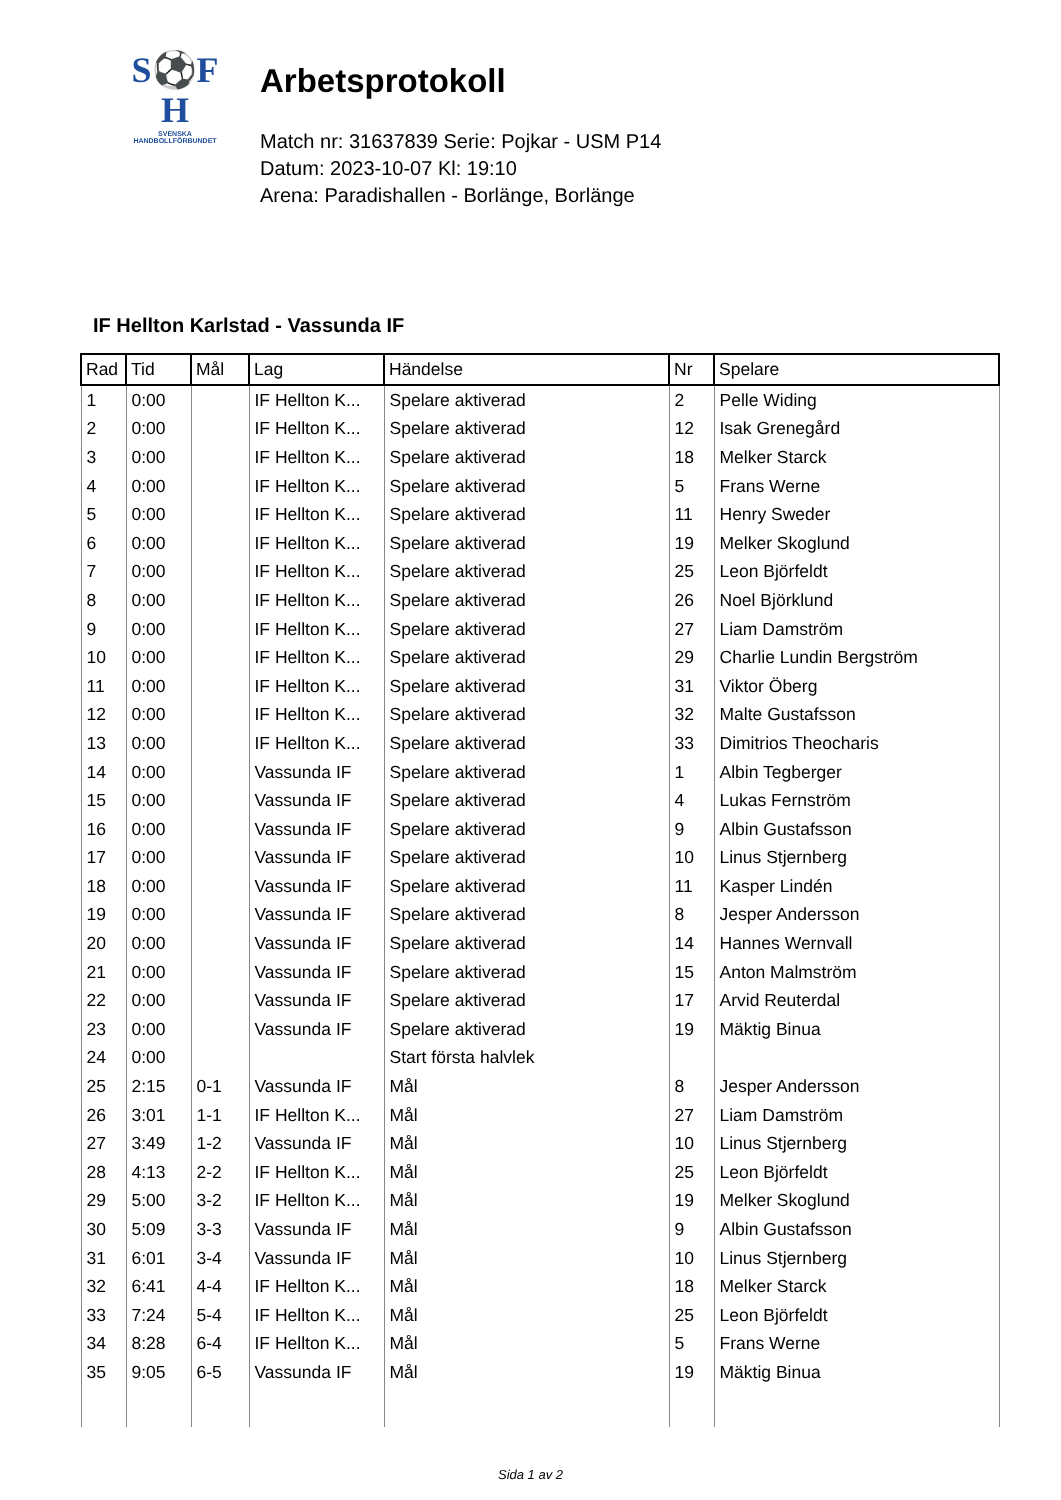S⚽F
H
SVENSKA
HANDBOLLFÖRBUNDET
Arbetsprotokoll
Match nr: 31637839 Serie: Pojkar - USM P14
Datum: 2023-10-07 Kl: 19:10
Arena: Paradishallen - Borlänge, Borlänge
IF Hellton Karlstad - Vassunda IF
| Rad | Tid | Mål | Lag | Händelse | Nr | Spelare |
| --- | --- | --- | --- | --- | --- | --- |
| 1 | 0:00 | | IF Hellton K... | Spelare aktiverad | 2 | Pelle Widing |
| 2 | 0:00 | | IF Hellton K... | Spelare aktiverad | 12 | Isak Grenegård |
| 3 | 0:00 | | IF Hellton K... | Spelare aktiverad | 18 | Melker Starck |
| 4 | 0:00 | | IF Hellton K... | Spelare aktiverad | 5 | Frans Werne |
| 5 | 0:00 | | IF Hellton K... | Spelare aktiverad | 11 | Henry Sweder |
| 6 | 0:00 | | IF Hellton K... | Spelare aktiverad | 19 | Melker Skoglund |
| 7 | 0:00 | | IF Hellton K... | Spelare aktiverad | 25 | Leon Björfeldt |
| 8 | 0:00 | | IF Hellton K... | Spelare aktiverad | 26 | Noel Björklund |
| 9 | 0:00 | | IF Hellton K... | Spelare aktiverad | 27 | Liam Damström |
| 10 | 0:00 | | IF Hellton K... | Spelare aktiverad | 29 | Charlie Lundin Bergström |
| 11 | 0:00 | | IF Hellton K... | Spelare aktiverad | 31 | Viktor Öberg |
| 12 | 0:00 | | IF Hellton K... | Spelare aktiverad | 32 | Malte Gustafsson |
| 13 | 0:00 | | IF Hellton K... | Spelare aktiverad | 33 | Dimitrios Theocharis |
| 14 | 0:00 | | Vassunda IF | Spelare aktiverad | 1 | Albin Tegberger |
| 15 | 0:00 | | Vassunda IF | Spelare aktiverad | 4 | Lukas Fernström |
| 16 | 0:00 | | Vassunda IF | Spelare aktiverad | 9 | Albin Gustafsson |
| 17 | 0:00 | | Vassunda IF | Spelare aktiverad | 10 | Linus Stjernberg |
| 18 | 0:00 | | Vassunda IF | Spelare aktiverad | 11 | Kasper Lindén |
| 19 | 0:00 | | Vassunda IF | Spelare aktiverad | 8 | Jesper Andersson |
| 20 | 0:00 | | Vassunda IF | Spelare aktiverad | 14 | Hannes Wernvall |
| 21 | 0:00 | | Vassunda IF | Spelare aktiverad | 15 | Anton Malmström |
| 22 | 0:00 | | Vassunda IF | Spelare aktiverad | 17 | Arvid Reuterdal |
| 23 | 0:00 | | Vassunda IF | Spelare aktiverad | 19 | Mäktig Binua |
| 24 | 0:00 | | | Start första halvlek | | |
| 25 | 2:15 | 0-1 | Vassunda IF | Mål | 8 | Jesper Andersson |
| 26 | 3:01 | 1-1 | IF Hellton K... | Mål | 27 | Liam Damström |
| 27 | 3:49 | 1-2 | Vassunda IF | Mål | 10 | Linus Stjernberg |
| 28 | 4:13 | 2-2 | IF Hellton K... | Mål | 25 | Leon Björfeldt |
| 29 | 5:00 | 3-2 | IF Hellton K... | Mål | 19 | Melker Skoglund |
| 30 | 5:09 | 3-3 | Vassunda IF | Mål | 9 | Albin Gustafsson |
| 31 | 6:01 | 3-4 | Vassunda IF | Mål | 10 | Linus Stjernberg |
| 32 | 6:41 | 4-4 | IF Hellton K... | Mål | 18 | Melker Starck |
| 33 | 7:24 | 5-4 | IF Hellton K... | Mål | 25 | Leon Björfeldt |
| 34 | 8:28 | 6-4 | IF Hellton K... | Mål | 5 | Frans Werne |
| 35 | 9:05 | 6-5 | Vassunda IF | Mål | 19 | Mäktig Binua |
Sida 1 av 2